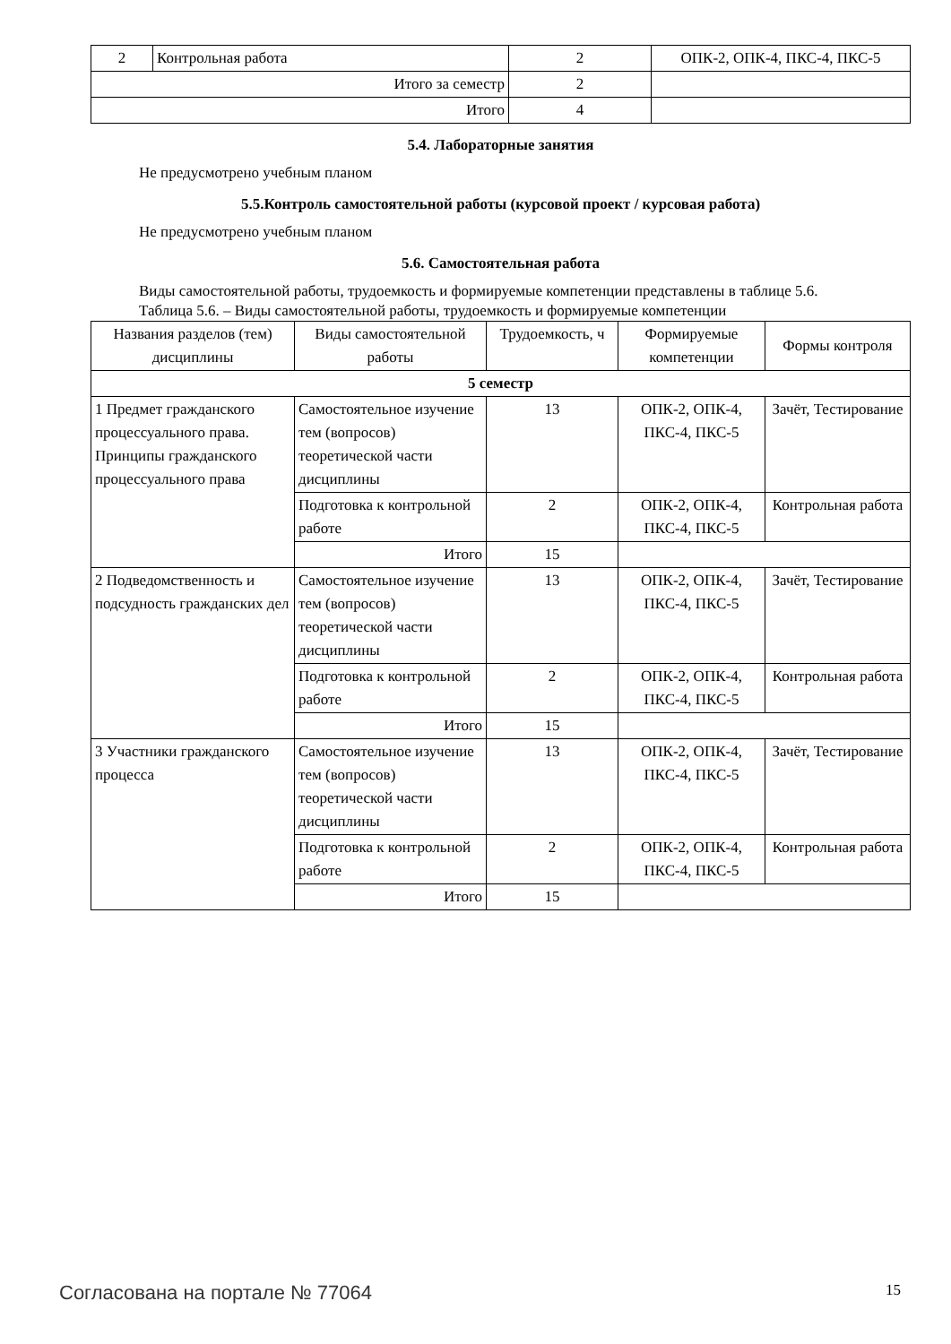| 2 | Контрольная работа | 2 | ОПК-2, ОПК-4, ПКС-4, ПКС-5 |
| Итого за семестр | | 2 | |
| Итого | | 4 | |
5.4. Лабораторные занятия
Не предусмотрено учебным планом
5.5.Контроль самостоятельной работы (курсовой проект / курсовая работа)
Не предусмотрено учебным планом
5.6. Самостоятельная работа
Виды самостоятельной работы, трудоемкость и формируемые компетенции представлены в таблице 5.6.
Таблица 5.6. – Виды самостоятельной работы, трудоемкость и формируемые компетенции
| Названия разделов (тем) дисциплины | Виды самостоятельной работы | Трудоемкость, ч | Формируемые компетенции | Формы контроля |
| --- | --- | --- | --- | --- |
| 5 семестр | | | | |
| 1 Предмет гражданского процессуального права. Принципы гражданского процессуального права | Самостоятельное изучение тем (вопросов) теоретической части дисциплины | 13 | ОПК-2, ОПК-4, ПКС-4, ПКС-5 | Зачёт, Тестирование |
| | Подготовка к контрольной работе | 2 | ОПК-2, ОПК-4, ПКС-4, ПКС-5 | Контрольная работа |
| | Итого | 15 | | |
| 2 Подведомственность и подсудность гражданских дел | Самостоятельное изучение тем (вопросов) теоретической части дисциплины | 13 | ОПК-2, ОПК-4, ПКС-4, ПКС-5 | Зачёт, Тестирование |
| | Подготовка к контрольной работе | 2 | ОПК-2, ОПК-4, ПКС-4, ПКС-5 | Контрольная работа |
| | Итого | 15 | | |
| 3 Участники гражданского процесса | Самостоятельное изучение тем (вопросов) теоретической части дисциплины | 13 | ОПК-2, ОПК-4, ПКС-4, ПКС-5 | Зачёт, Тестирование |
| | Подготовка к контрольной работе | 2 | ОПК-2, ОПК-4, ПКС-4, ПКС-5 | Контрольная работа |
| | Итого | 15 | | |
Согласована на портале № 77064 15